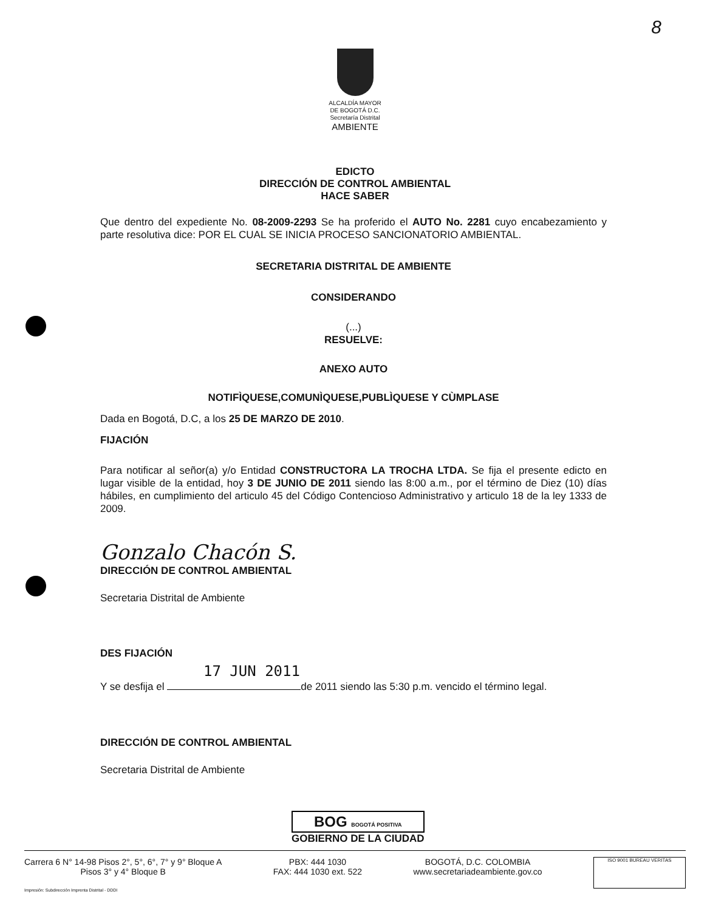8
ALCALDÍA MAYOR
DE BOGOTÁ D.C.
Secretaría Distrital
AMBIENTE
EDICTO
DIRECCIÓN DE CONTROL AMBIENTAL
HACE SABER
Que dentro del expediente No. 08-2009-2293 Se ha proferido el AUTO No. 2281 cuyo encabezamiento y parte resolutiva dice: POR EL CUAL SE INICIA PROCESO SANCIONATORIO AMBIENTAL.
SECRETARIA DISTRITAL DE AMBIENTE
CONSIDERANDO
(...)
RESUELVE:
ANEXO AUTO
NOTIFÌQUESE,COMUNÌQUESE,PUBLÌQUESE Y CÙMPLASE
Dada en Bogotá, D.C, a los 25 DE MARZO DE 2010.
FIJACIÓN
Para notificar al señor(a) y/o Entidad CONSTRUCTORA LA TROCHA LTDA. Se fija el presente edicto en lugar visible de la entidad, hoy 3 DE JUNIO DE 2011 siendo las 8:00 a.m., por el término de Diez (10) días hábiles, en cumplimiento del articulo 45 del Código Contencioso Administrativo y articulo 18 de la ley 1333 de 2009.
Gonzalo Chacón S.
DIRECCIÓN DE CONTROL AMBIENTAL
Secretaria Distrital de Ambiente
DES FIJACIÓN
17 JUN 2011
Y se desfija el de 2011 siendo las 5:30 p.m. vencido el término legal.
DIRECCIÓN DE CONTROL AMBIENTAL
Secretaria Distrital de Ambiente
BOG BOGOTÁ POSITIVA
GOBIERNO DE LA CIUDAD
Carrera 6 N° 14-98 Pisos 2°, 5°, 6°, 7° y 9° Bloque A
Pisos 3° y 4° Bloque B
PBX: 444 1030
FAX: 444 1030 ext. 522
BOGOTÁ, D.C. COLOMBIA
www.secretariadeambiente.gov.co
ISO 9001 BUREAU VERITAS
Impresión: Subdirección Imprenta Distrital - DDDI